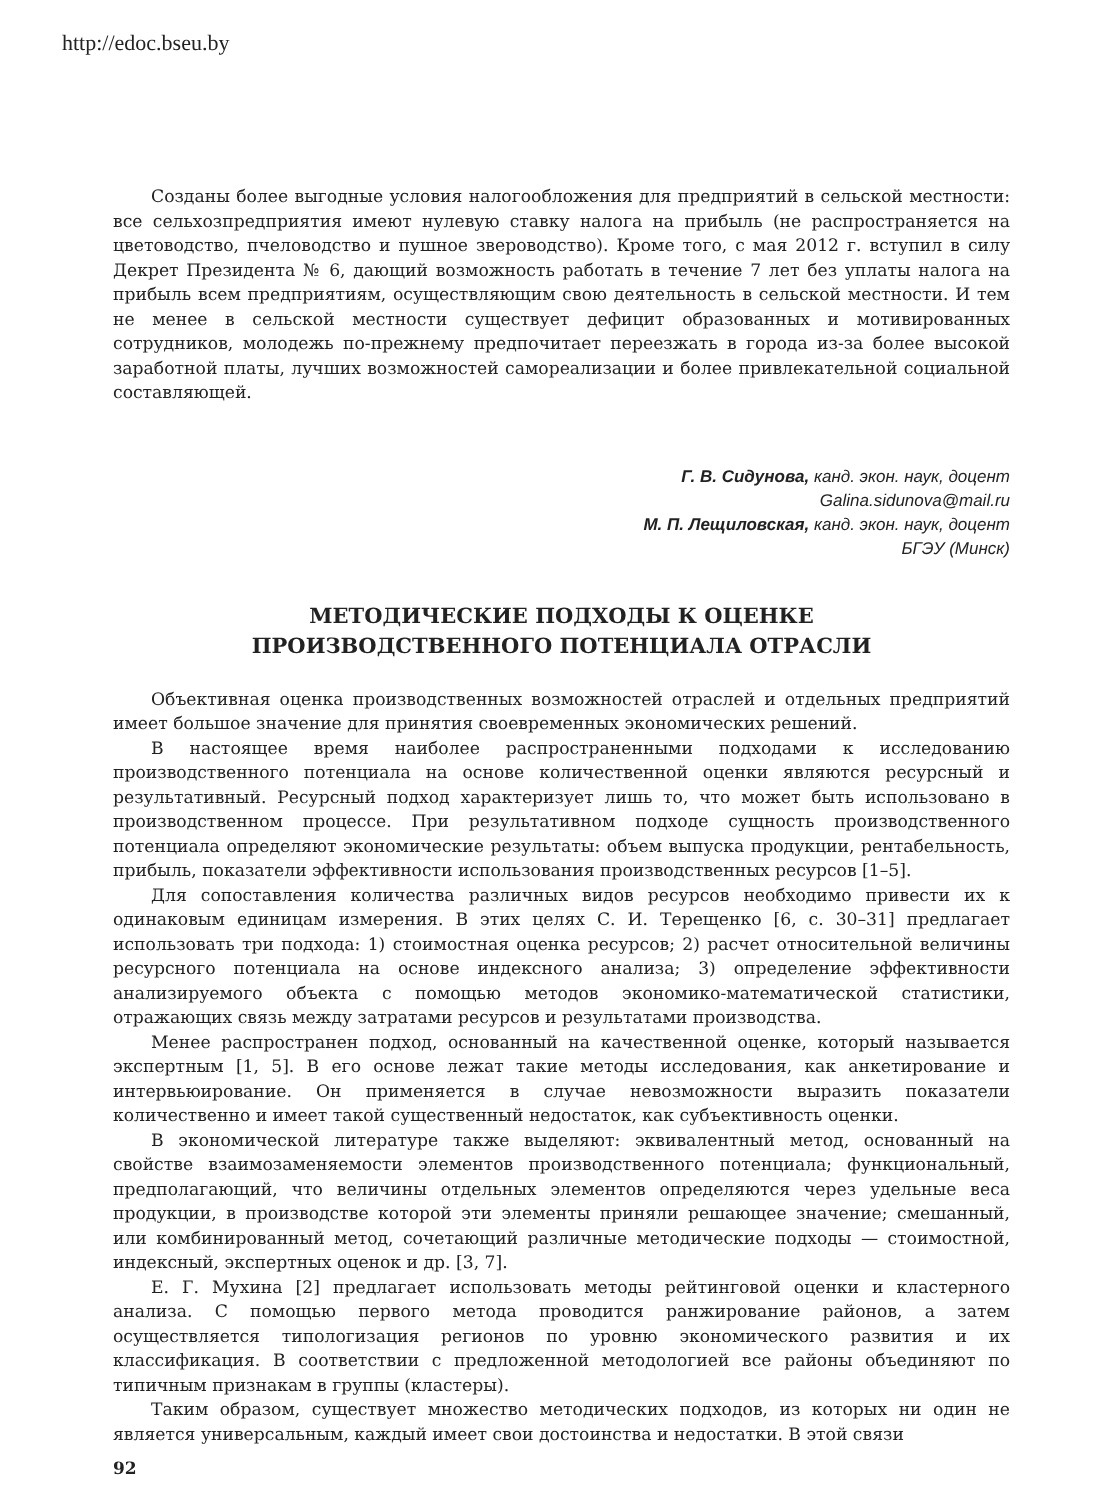http://edoc.bseu.by
Созданы более выгодные условия налогообложения для предприятий в сельской местности: все сельхозпредприятия имеют нулевую ставку налога на прибыль (не распространяется на цветоводство, пчеловодство и пушное звероводство). Кроме того, с мая 2012 г. вступил в силу Декрет Президента № 6, дающий возможность работать в течение 7 лет без уплаты налога на прибыль всем предприятиям, осуществляющим свою деятельность в сельской местности. И тем не менее в сельской местности существует дефицит образованных и мотивированных сотрудников, молодежь по-прежнему предпочитает переезжать в города из-за более высокой заработной платы, лучших возможностей самореализации и более привлекательной социальной составляющей.
Г. В. Сидунова, канд. экон. наук, доцент
Galina.sidunova@mail.ru
М. П. Лещиловская, канд. экон. наук, доцент
БГЭУ (Минск)
МЕТОДИЧЕСКИЕ ПОДХОДЫ К ОЦЕНКЕ
ПРОИЗВОДСТВЕННОГО ПОТЕНЦИАЛА ОТРАСЛИ
Объективная оценка производственных возможностей отраслей и отдельных предприятий имеет большое значение для принятия своевременных экономических решений.
В настоящее время наиболее распространенными подходами к исследованию производственного потенциала на основе количественной оценки являются ресурсный и результативный. Ресурсный подход характеризует лишь то, что может быть использовано в производственном процессе. При результативном подходе сущность производственного потенциала определяют экономические результаты: объем выпуска продукции, рентабельность, прибыль, показатели эффективности использования производственных ресурсов [1–5].
Для сопоставления количества различных видов ресурсов необходимо привести их к одинаковым единицам измерения. В этих целях С. И. Терещенко [6, с. 30–31] предлагает использовать три подхода: 1) стоимостная оценка ресурсов; 2) расчет относительной величины ресурсного потенциала на основе индексного анализа; 3) определение эффективности анализируемого объекта с помощью методов экономико-математической статистики, отражающих связь между затратами ресурсов и результатами производства.
Менее распространен подход, основанный на качественной оценке, который называется экспертным [1, 5]. В его основе лежат такие методы исследования, как анкетирование и интервьюирование. Он применяется в случае невозможности выразить показатели количественно и имеет такой существенный недостаток, как субъективность оценки.
В экономической литературе также выделяют: эквивалентный метод, основанный на свойстве взаимозаменяемости элементов производственного потенциала; функциональный, предполагающий, что величины отдельных элементов определяются через удельные веса продукции, в производстве которой эти элементы приняли решающее значение; смешанный, или комбинированный метод, сочетающий различные методические подходы — стоимостной, индексный, экспертных оценок и др. [3, 7].
Е. Г. Мухина [2] предлагает использовать методы рейтинговой оценки и кластерного анализа. С помощью первого метода проводится ранжирование районов, а затем осуществляется типологизация регионов по уровню экономического развития и их классификация. В соответствии с предложенной методологией все районы объединяют по типичным признакам в группы (кластеры).
Таким образом, существует множество методических подходов, из которых ни один не является универсальным, каждый имеет свои достоинства и недостатки. В этой связи
92